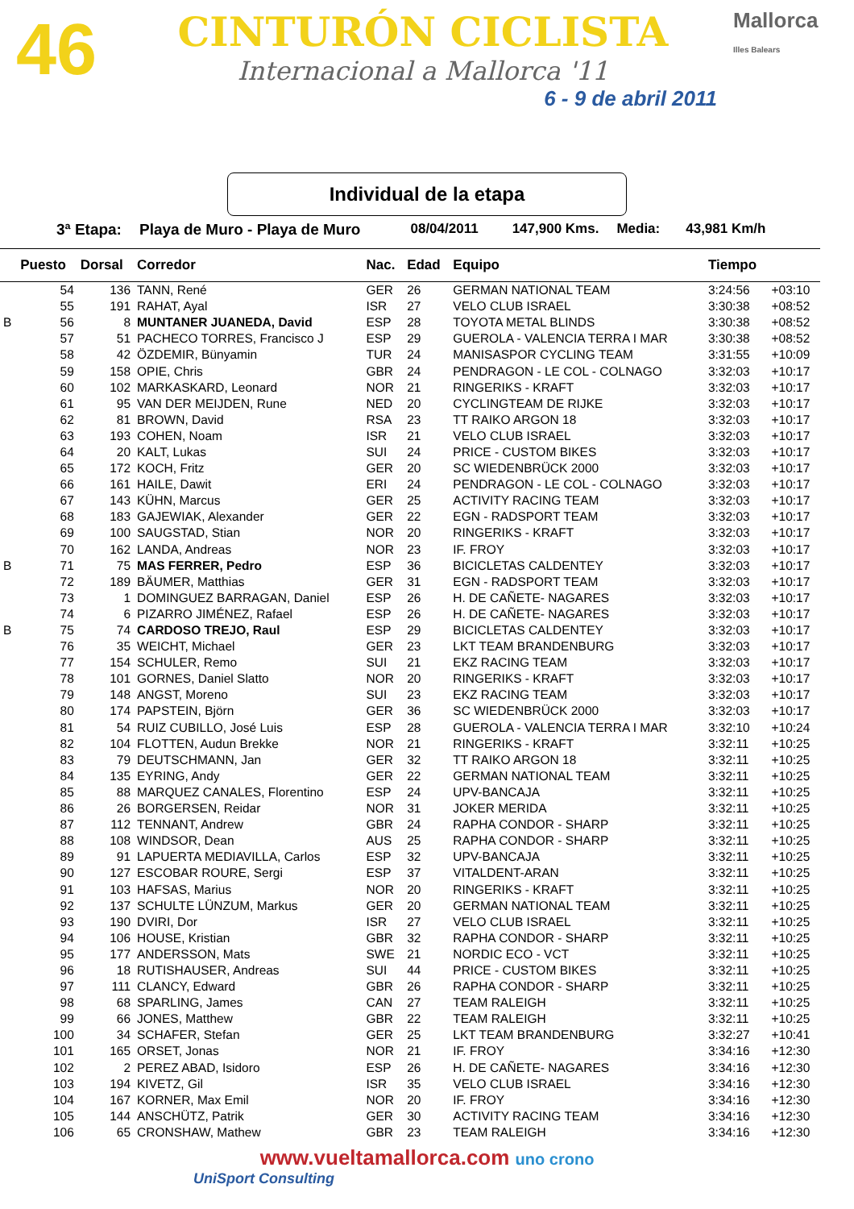46
CINTURÓN CICLISTA
Internacional a Mallorca '11
6 - 9 de abril 2011
Mallorca
Illes Balears
Individual de la etapa
3ª Etapa: Playa de Muro - Playa de Muro 08/04/2011 147,900 Kms. Media: 43,981 Km/h
| | Puesto | Dorsal | Corredor | Nac. | Edad | Equipo | Tiempo | |
| --- | --- | --- | --- | --- | --- | --- | --- | --- |
| | 54 | 136 | TANN, René | GER | 26 | GERMAN NATIONAL TEAM | 3:24:56 | +03:10 |
| | 55 | 191 | RAHAT, Ayal | ISR | 27 | VELO CLUB ISRAEL | 3:30:38 | +08:52 |
| B | 56 | 8 | MUNTANER JUANEDA, David | ESP | 28 | TOYOTA METAL BLINDS | 3:30:38 | +08:52 |
| | 57 | 51 | PACHECO TORRES, Francisco J | ESP | 29 | GUEROLA - VALENCIA TERRA I MAR | 3:30:38 | +08:52 |
| | 58 | 42 | ÖZDEMIR, Bünyamin | TUR | 24 | MANISASPOR CYCLING TEAM | 3:31:55 | +10:09 |
| | 59 | 158 | OPIE, Chris | GBR | 24 | PENDRAGON - LE COL - COLNAGO | 3:32:03 | +10:17 |
| | 60 | 102 | MARKASKARD, Leonard | NOR | 21 | RINGERIKS - KRAFT | 3:32:03 | +10:17 |
| | 61 | 95 | VAN DER MEIJDEN, Rune | NED | 20 | CYCLINGTEAM DE RIJKE | 3:32:03 | +10:17 |
| | 62 | 81 | BROWN, David | RSA | 23 | TT RAIKO ARGON 18 | 3:32:03 | +10:17 |
| | 63 | 193 | COHEN, Noam | ISR | 21 | VELO CLUB ISRAEL | 3:32:03 | +10:17 |
| | 64 | 20 | KALT, Lukas | SUI | 24 | PRICE - CUSTOM BIKES | 3:32:03 | +10:17 |
| | 65 | 172 | KOCH, Fritz | GER | 20 | SC WIEDENBRÜCK 2000 | 3:32:03 | +10:17 |
| | 66 | 161 | HAILE, Dawit | ERI | 24 | PENDRAGON - LE COL - COLNAGO | 3:32:03 | +10:17 |
| | 67 | 143 | KÜHN, Marcus | GER | 25 | ACTIVITY RACING TEAM | 3:32:03 | +10:17 |
| | 68 | 183 | GAJEWIAK, Alexander | GER | 22 | EGN - RADSPORT TEAM | 3:32:03 | +10:17 |
| | 69 | 100 | SAUGSTAD, Stian | NOR | 20 | RINGERIKS - KRAFT | 3:32:03 | +10:17 |
| | 70 | 162 | LANDA, Andreas | NOR | 23 | IF. FROY | 3:32:03 | +10:17 |
| B | 71 | 75 | MAS FERRER, Pedro | ESP | 36 | BICICLETAS CALDENTEY | 3:32:03 | +10:17 |
| | 72 | 189 | BÄUMER, Matthias | GER | 31 | EGN - RADSPORT TEAM | 3:32:03 | +10:17 |
| | 73 | 1 | DOMINGUEZ BARRAGAN, Daniel | ESP | 26 | H. DE CAÑETE- NAGARES | 3:32:03 | +10:17 |
| | 74 | 6 | PIZARRO JIMÉNEZ, Rafael | ESP | 26 | H. DE CAÑETE- NAGARES | 3:32:03 | +10:17 |
| B | 75 | 74 | CARDOSO TREJO, Raul | ESP | 29 | BICICLETAS CALDENTEY | 3:32:03 | +10:17 |
| | 76 | 35 | WEICHT, Michael | GER | 23 | LKT TEAM BRANDENBURG | 3:32:03 | +10:17 |
| | 77 | 154 | SCHULER, Remo | SUI | 21 | EKZ RACING TEAM | 3:32:03 | +10:17 |
| | 78 | 101 | GORNES, Daniel Slatto | NOR | 20 | RINGERIKS - KRAFT | 3:32:03 | +10:17 |
| | 79 | 148 | ANGST, Moreno | SUI | 23 | EKZ RACING TEAM | 3:32:03 | +10:17 |
| | 80 | 174 | PAPSTEIN, Björn | GER | 36 | SC WIEDENBRÜCK 2000 | 3:32:03 | +10:17 |
| | 81 | 54 | RUIZ CUBILLO, José Luis | ESP | 28 | GUEROLA - VALENCIA TERRA I MAR | 3:32:10 | +10:24 |
| | 82 | 104 | FLOTTEN, Audun Brekke | NOR | 21 | RINGERIKS - KRAFT | 3:32:11 | +10:25 |
| | 83 | 79 | DEUTSCHMANN, Jan | GER | 32 | TT RAIKO ARGON 18 | 3:32:11 | +10:25 |
| | 84 | 135 | EYRING, Andy | GER | 22 | GERMAN NATIONAL TEAM | 3:32:11 | +10:25 |
| | 85 | 88 | MARQUEZ CANALES, Florentino | ESP | 24 | UPV-BANCAJA | 3:32:11 | +10:25 |
| | 86 | 26 | BORGERSEN, Reidar | NOR | 31 | JOKER MERIDA | 3:32:11 | +10:25 |
| | 87 | 112 | TENNANT, Andrew | GBR | 24 | RAPHA CONDOR - SHARP | 3:32:11 | +10:25 |
| | 88 | 108 | WINDSOR, Dean | AUS | 25 | RAPHA CONDOR - SHARP | 3:32:11 | +10:25 |
| | 89 | 91 | LAPUERTA MEDIAVILLA, Carlos | ESP | 32 | UPV-BANCAJA | 3:32:11 | +10:25 |
| | 90 | 127 | ESCOBAR ROURE, Sergi | ESP | 37 | VITALDENT-ARAN | 3:32:11 | +10:25 |
| | 91 | 103 | HAFSAS, Marius | NOR | 20 | RINGERIKS - KRAFT | 3:32:11 | +10:25 |
| | 92 | 137 | SCHULTE LÜNZUM, Markus | GER | 20 | GERMAN NATIONAL TEAM | 3:32:11 | +10:25 |
| | 93 | 190 | DVIRI, Dor | ISR | 27 | VELO CLUB ISRAEL | 3:32:11 | +10:25 |
| | 94 | 106 | HOUSE, Kristian | GBR | 32 | RAPHA CONDOR - SHARP | 3:32:11 | +10:25 |
| | 95 | 177 | ANDERSSON, Mats | SWE | 21 | NORDIC ECO - VCT | 3:32:11 | +10:25 |
| | 96 | 18 | RUTISHAUSER, Andreas | SUI | 44 | PRICE - CUSTOM BIKES | 3:32:11 | +10:25 |
| | 97 | 111 | CLANCY, Edward | GBR | 26 | RAPHA CONDOR - SHARP | 3:32:11 | +10:25 |
| | 98 | 68 | SPARLING, James | CAN | 27 | TEAM RALEIGH | 3:32:11 | +10:25 |
| | 99 | 66 | JONES, Matthew | GBR | 22 | TEAM RALEIGH | 3:32:11 | +10:25 |
| | 100 | 34 | SCHAFER, Stefan | GER | 25 | LKT TEAM BRANDENBURG | 3:32:27 | +10:41 |
| | 101 | 165 | ORSET, Jonas | NOR | 21 | IF. FROY | 3:34:16 | +12:30 |
| | 102 | 2 | PEREZ ABAD, Isidoro | ESP | 26 | H. DE CAÑETE- NAGARES | 3:34:16 | +12:30 |
| | 103 | 194 | KIVETZ, Gil | ISR | 35 | VELO CLUB ISRAEL | 3:34:16 | +12:30 |
| | 104 | 167 | KORNER, Max Emil | NOR | 20 | IF. FROY | 3:34:16 | +12:30 |
| | 105 | 144 | ANSCHÜTZ, Patrik | GER | 30 | ACTIVITY RACING TEAM | 3:34:16 | +12:30 |
| | 106 | 65 | CRONSHAW, Mathew | GBR | 23 | TEAM RALEIGH | 3:34:16 | +12:30 |
www.vueltamallorca.com uno crono
UniSport Consulting